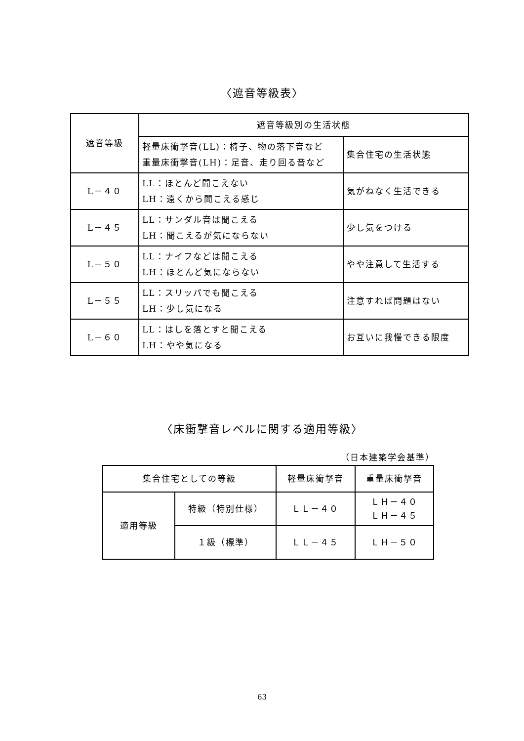〈遮音等級表〉
| 遮音等級 | 遮音等級別の生活状態 | |
| --- | --- | --- |
| | 軽量床衝撃音(LL)：椅子、物の落下音など 重量床衝撃音(LH)：足音、走り回る音など | 集合住宅の生活状態 |
| L－４０ | LL：ほとんど聞こえない LH：遠くから聞こえる感じ | 気がねなく生活できる |
| L－４５ | LL：サンダル音は聞こえる LH：聞こえるが気にならない | 少し気をつける |
| L－５０ | LL：ナイフなどは聞こえる LH：ほとんど気にならない | やや注意して生活する |
| L－５５ | LL：スリッパでも聞こえる LH：少し気になる | 注意すれば問題はない |
| L－６０ | LL：はしを落とすと聞こえる LH：やや気になる | お互いに我慢できる限度 |
〈床衝撃音レベルに関する適用等級〉
（日本建築学会基準）
| 集合住宅としての等級 | | 軽量床衝撃音 | 重量床衝撃音 |
| --- | --- | --- | --- |
| 適用等級 | 特級（特別仕様） | ＬＬ－４０ | ＬＨ－４０ ＬＨ－４５ |
| | １級（標準） | ＬＬ－４５ | ＬＨ－５０ |
63